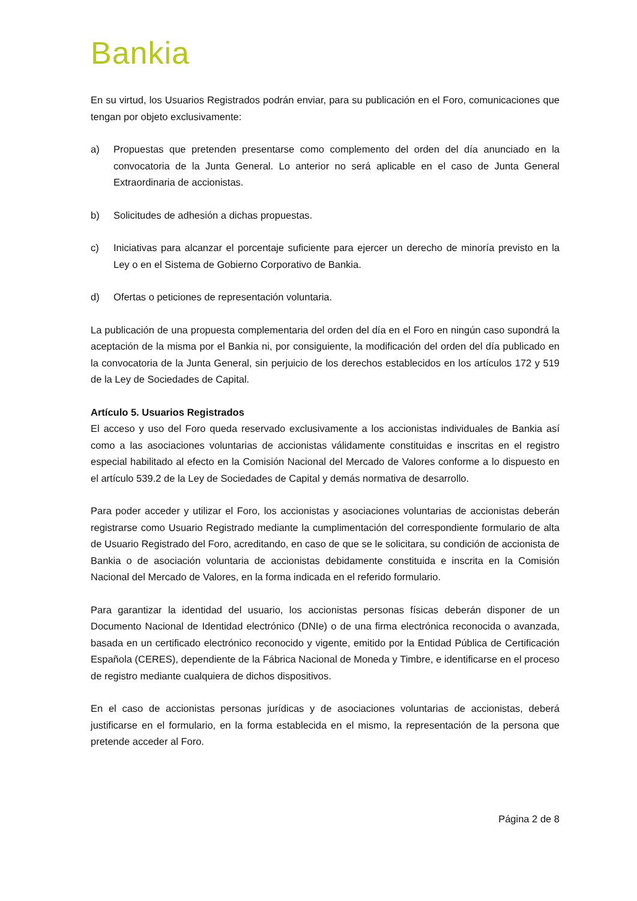Bankia
En su virtud, los Usuarios Registrados podrán enviar, para su publicación en el Foro, comunicaciones que tengan por objeto exclusivamente:
a) Propuestas que pretenden presentarse como complemento del orden del día anunciado en la convocatoria de la Junta General. Lo anterior no será aplicable en el caso de Junta General Extraordinaria de accionistas.
b) Solicitudes de adhesión a dichas propuestas.
c) Iniciativas para alcanzar el porcentaje suficiente para ejercer un derecho de minoría previsto en la Ley o en el Sistema de Gobierno Corporativo de Bankia.
d) Ofertas o peticiones de representación voluntaria.
La publicación de una propuesta complementaria del orden del día en el Foro en ningún caso supondrá la aceptación de la misma por el Bankia ni, por consiguiente, la modificación del orden del día publicado en la convocatoria de la Junta General, sin perjuicio de los derechos establecidos en los artículos 172 y 519 de la Ley de Sociedades de Capital.
Artículo 5. Usuarios Registrados
El acceso y uso del Foro queda reservado exclusivamente a los accionistas individuales de Bankia así como a las asociaciones voluntarias de accionistas válidamente constituidas e inscritas en el registro especial habilitado al efecto en la Comisión Nacional del Mercado de Valores conforme a lo dispuesto en el artículo 539.2 de la Ley de Sociedades de Capital y demás normativa de desarrollo.
Para poder acceder y utilizar el Foro, los accionistas y asociaciones voluntarias de accionistas deberán registrarse como Usuario Registrado mediante la cumplimentación del correspondiente formulario de alta de Usuario Registrado del Foro, acreditando, en caso de que se le solicitara, su condición de accionista de Bankia o de asociación voluntaria de accionistas debidamente constituida e inscrita en la Comisión Nacional del Mercado de Valores, en la forma indicada en el referido formulario.
Para garantizar la identidad del usuario, los accionistas personas físicas deberán disponer de un Documento Nacional de Identidad electrónico (DNIe) o de una firma electrónica reconocida o avanzada, basada en un certificado electrónico reconocido y vigente, emitido por la Entidad Pública de Certificación Española (CERES), dependiente de la Fábrica Nacional de Moneda y Timbre, e identificarse en el proceso de registro mediante cualquiera de dichos dispositivos.
En el caso de accionistas personas jurídicas y de asociaciones voluntarias de accionistas, deberá justificarse en el formulario, en la forma establecida en el mismo, la representación de la persona que pretende acceder al Foro.
Página 2 de 8